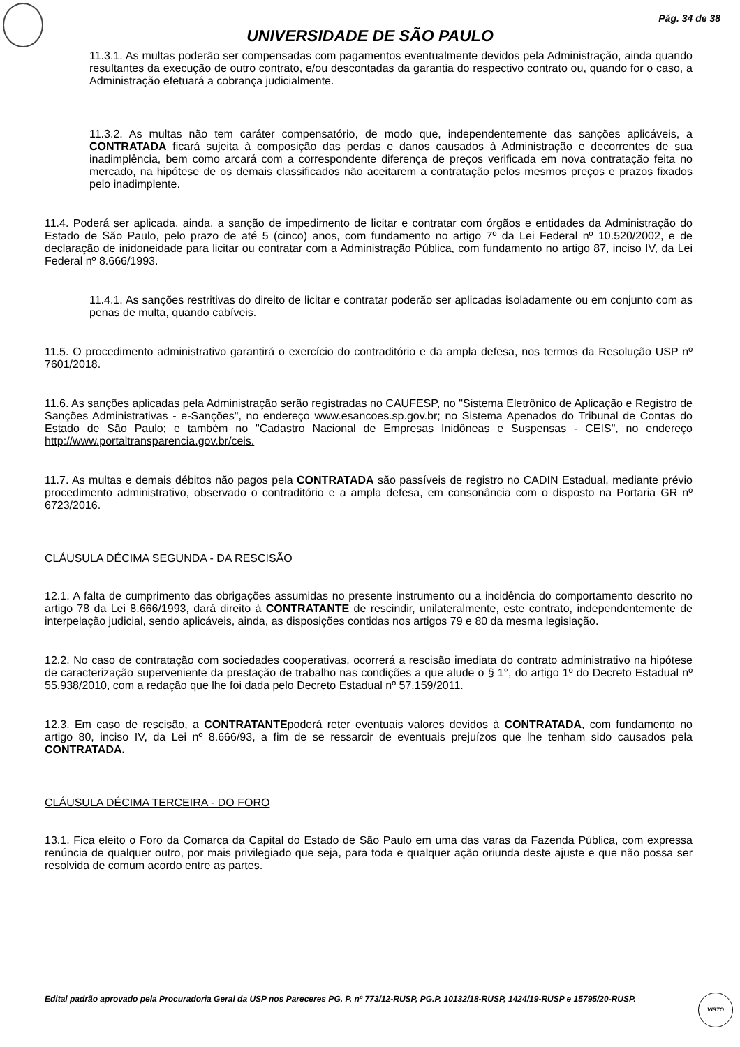Pág. 34 de 38
UNIVERSIDADE DE SÃO PAULO
11.3.1. As multas poderão ser compensadas com pagamentos eventualmente devidos pela Administração, ainda quando resultantes da execução de outro contrato, e/ou descontadas da garantia do respectivo contrato ou, quando for o caso, a Administração efetuará a cobrança judicialmente.
11.3.2. As multas não tem caráter compensatório, de modo que, independentemente das sanções aplicáveis, a CONTRATADA ficará sujeita à composição das perdas e danos causados à Administração e decorrentes de sua inadimplência, bem como arcará com a correspondente diferença de preços verificada em nova contratação feita no mercado, na hipótese de os demais classificados não aceitarem a contratação pelos mesmos preços e prazos fixados pelo inadimplente.
11.4. Poderá ser aplicada, ainda, a sanção de impedimento de licitar e contratar com órgãos e entidades da Administração do Estado de São Paulo, pelo prazo de até 5 (cinco) anos, com fundamento no artigo 7º da Lei Federal nº 10.520/2002, e de declaração de inidoneidade para licitar ou contratar com a Administração Pública, com fundamento no artigo 87, inciso IV, da Lei Federal nº 8.666/1993.
11.4.1. As sanções restritivas do direito de licitar e contratar poderão ser aplicadas isoladamente ou em conjunto com as penas de multa, quando cabíveis.
11.5. O procedimento administrativo garantirá o exercício do contraditório e da ampla defesa, nos termos da Resolução USP nº 7601/2018.
11.6. As sanções aplicadas pela Administração serão registradas no CAUFESP, no "Sistema Eletrônico de Aplicação e Registro de Sanções Administrativas - e-Sanções", no endereço www.esancoes.sp.gov.br; no Sistema Apenados do Tribunal de Contas do Estado de São Paulo; e também no "Cadastro Nacional de Empresas Inidôneas e Suspensas - CEIS", no endereço http://www.portaltransparencia.gov.br/ceis.
11.7. As multas e demais débitos não pagos pela CONTRATADA são passíveis de registro no CADIN Estadual, mediante prévio procedimento administrativo, observado o contraditório e a ampla defesa, em consonância com o disposto na Portaria GR nº 6723/2016.
CLÁUSULA DÉCIMA SEGUNDA - DA RESCISÃO
12.1. A falta de cumprimento das obrigações assumidas no presente instrumento ou a incidência do comportamento descrito no artigo 78 da Lei 8.666/1993, dará direito à CONTRATANTE de rescindir, unilateralmente, este contrato, independentemente de interpelação judicial, sendo aplicáveis, ainda, as disposições contidas nos artigos 79 e 80 da mesma legislação.
12.2. No caso de contratação com sociedades cooperativas, ocorrerá a rescisão imediata do contrato administrativo na hipótese de caracterização superveniente da prestação de trabalho nas condições a que alude o § 1°, do artigo 1º do Decreto Estadual nº 55.938/2010, com a redação que lhe foi dada pelo Decreto Estadual nº 57.159/2011.
12.3. Em caso de rescisão, a CONTRATANTEpoderá reter eventuais valores devidos à CONTRATADA, com fundamento no artigo 80, inciso IV, da Lei nº 8.666/93, a fim de se ressarcir de eventuais prejuízos que lhe tenham sido causados pela CONTRATADA.
CLÁUSULA DÉCIMA TERCEIRA - DO FORO
13.1. Fica eleito o Foro da Comarca da Capital do Estado de São Paulo em uma das varas da Fazenda Pública, com expressa renúncia de qualquer outro, por mais privilegiado que seja, para toda e qualquer ação oriunda deste ajuste e que não possa ser resolvida de comum acordo entre as partes.
Edital padrão aprovado pela Procuradoria Geral da USP nos Pareceres PG. P. nº 773/12-RUSP, PG.P. 10132/18-RUSP, 1424/19-RUSP e 15795/20-RUSP.
VISTO